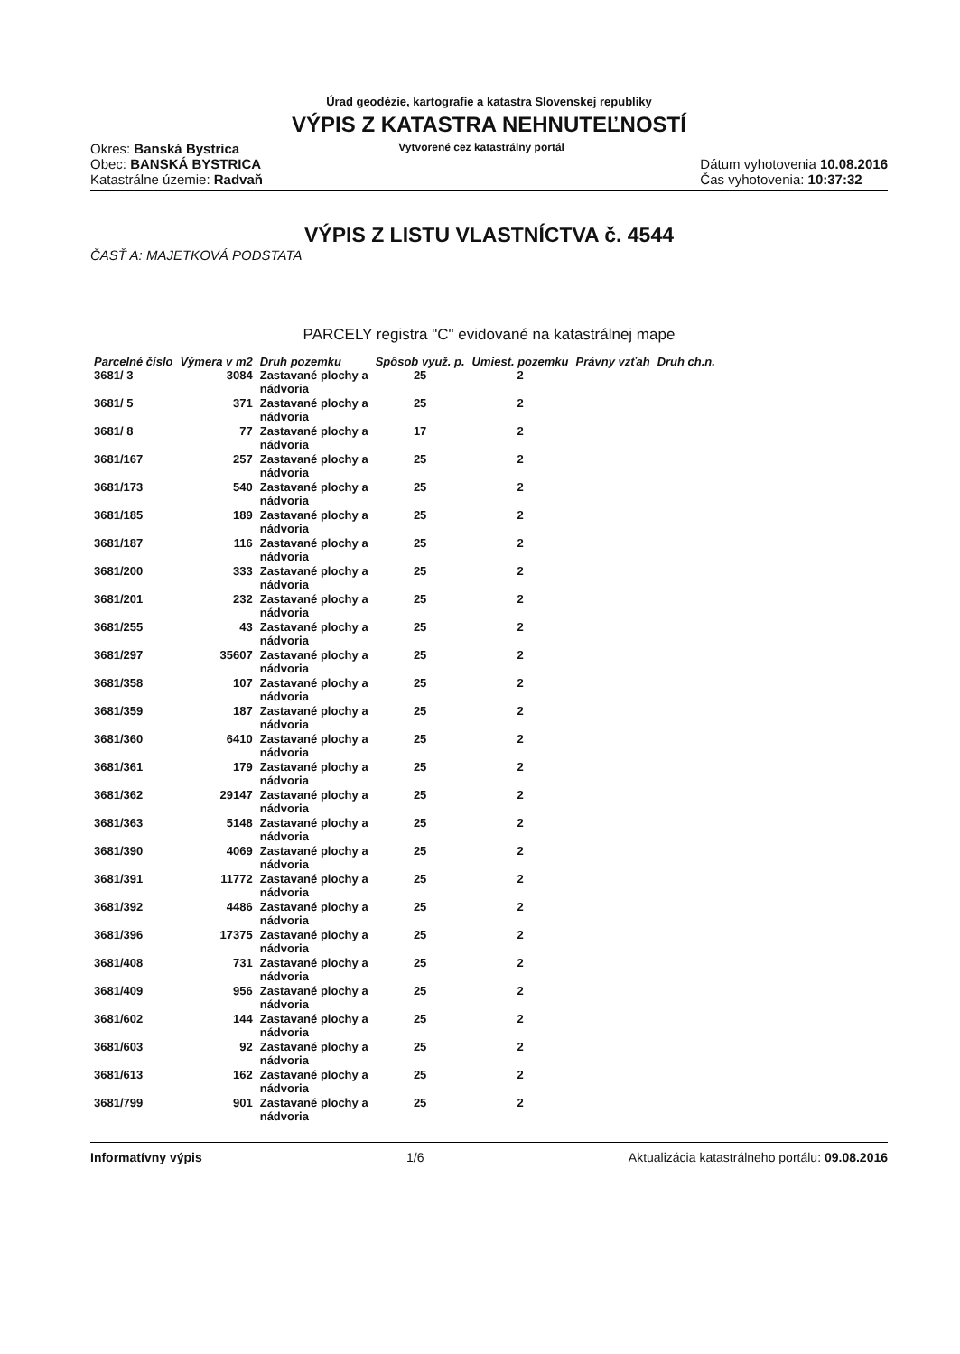Úrad geodézie, kartografie a katastra Slovenskej republiky
VÝPIS Z KATASTRA NEHNUTEĽNOSTÍ
Okres: Banská Bystrica
Obec: BANSKÁ BYSTRICA
Katastrálne územie: Radvaň
Vytvorené cez katastrálny portál
Dátum vyhotovenia 10.08.2016
Čas vyhotovenia: 10:37:32
VÝPIS Z LISTU VLASTNÍCTVA č. 4544
ČASŤ A: MAJETKOVÁ PODSTATA
PARCELY registra "C" evidované na katastrálnej mape
| Parcelné číslo | Výmera v m2 | Druh pozemku | Spôsob využ. p. | Umiest. pozemku | Právny vzťah | Druh ch.n. |
| --- | --- | --- | --- | --- | --- | --- |
| 3681/ 3 | 3084 | Zastavané plochy a nádvoria | 25 | 2 | | |
| 3681/ 5 | 371 | Zastavané plochy a nádvoria | 25 | 2 | | |
| 3681/ 8 | 77 | Zastavané plochy a nádvoria | 17 | 2 | | |
| 3681/167 | 257 | Zastavané plochy a nádvoria | 25 | 2 | | |
| 3681/173 | 540 | Zastavané plochy a nádvoria | 25 | 2 | | |
| 3681/185 | 189 | Zastavané plochy a nádvoria | 25 | 2 | | |
| 3681/187 | 116 | Zastavané plochy a nádvoria | 25 | 2 | | |
| 3681/200 | 333 | Zastavané plochy a nádvoria | 25 | 2 | | |
| 3681/201 | 232 | Zastavané plochy a nádvoria | 25 | 2 | | |
| 3681/255 | 43 | Zastavané plochy a nádvoria | 25 | 2 | | |
| 3681/297 | 35607 | Zastavané plochy a nádvoria | 25 | 2 | | |
| 3681/358 | 107 | Zastavané plochy a nádvoria | 25 | 2 | | |
| 3681/359 | 187 | Zastavané plochy a nádvoria | 25 | 2 | | |
| 3681/360 | 6410 | Zastavané plochy a nádvoria | 25 | 2 | | |
| 3681/361 | 179 | Zastavané plochy a nádvoria | 25 | 2 | | |
| 3681/362 | 29147 | Zastavané plochy a nádvoria | 25 | 2 | | |
| 3681/363 | 5148 | Zastavané plochy a nádvoria | 25 | 2 | | |
| 3681/390 | 4069 | Zastavané plochy a nádvoria | 25 | 2 | | |
| 3681/391 | 11772 | Zastavané plochy a nádvoria | 25 | 2 | | |
| 3681/392 | 4486 | Zastavané plochy a nádvoria | 25 | 2 | | |
| 3681/396 | 17375 | Zastavané plochy a nádvoria | 25 | 2 | | |
| 3681/408 | 731 | Zastavané plochy a nádvoria | 25 | 2 | | |
| 3681/409 | 956 | Zastavané plochy a nádvoria | 25 | 2 | | |
| 3681/602 | 144 | Zastavané plochy a nádvoria | 25 | 2 | | |
| 3681/603 | 92 | Zastavané plochy a nádvoria | 25 | 2 | | |
| 3681/613 | 162 | Zastavané plochy a nádvoria | 25 | 2 | | |
| 3681/799 | 901 | Zastavané plochy a nádvoria | 25 | 2 | | |
Informatívny výpis 1/6 Aktualizácia katastrálneho portálu: 09.08.2016